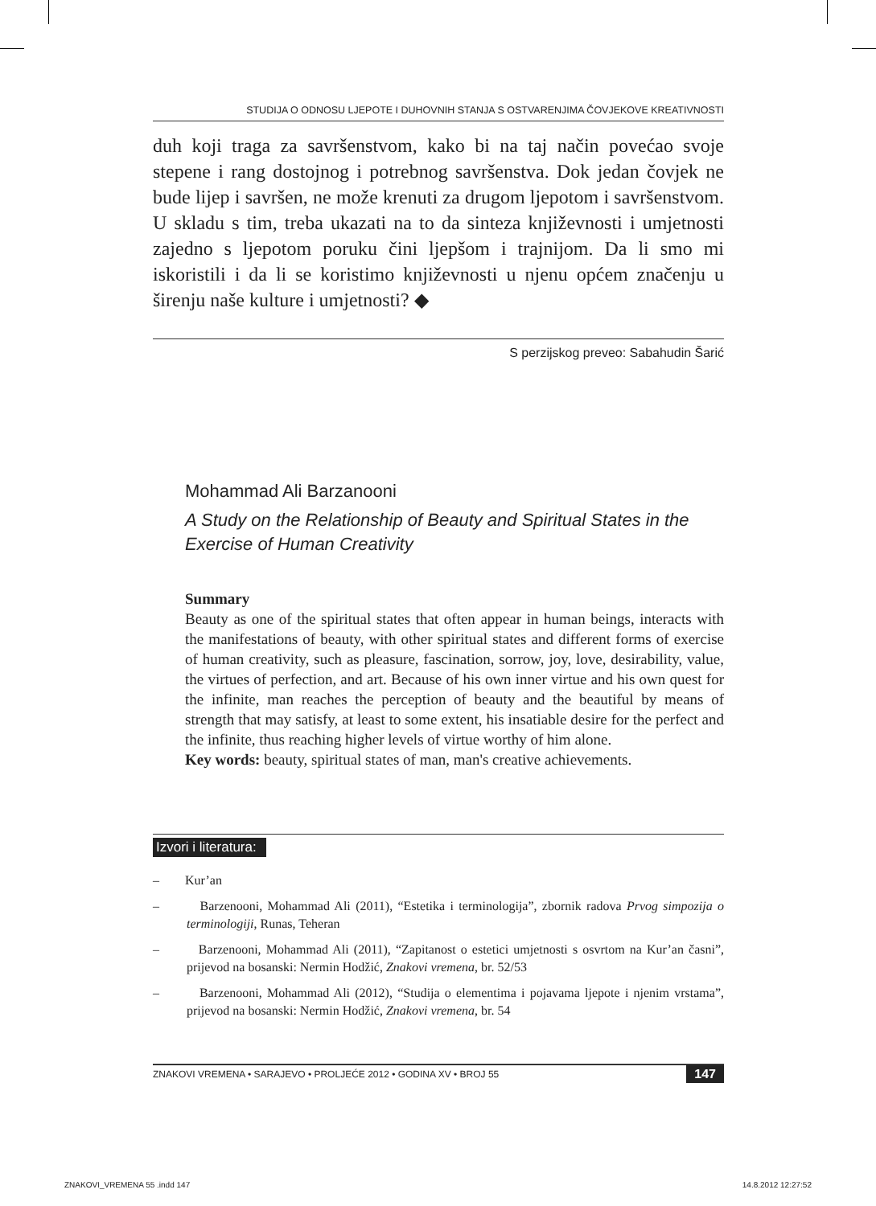STUDIJA O ODNOSU LJEPOTE I DUHOVNIH STANJA S OSTVARENJIMA ČOVJEKOVE KREATIVNOSTI
duh koji traga za savršenstvom, kako bi na taj način povećao svoje stepene i rang dostojnog i potrebnog savršenstva. Dok jedan čovjek ne bude lijep i savršen, ne može krenuti za drugom ljepotom i savršenstvom. U skladu s tim, treba ukazati na to da sinteza književnosti i umjetnosti zajedno s ljepotom poruku čini ljepšom i trajnijom. Da li smo mi iskoristili i da li se koristimo književnosti u njenu općem značenju u širenju naše kulture i umjetnosti? ◆
S perzijskog preveo: Sabahudin Šarić
Mohammad Ali Barzanooni
A Study on the Relationship of Beauty and Spiritual States in the Exercise of Human Creativity
Summary
Beauty as one of the spiritual states that often appear in human beings, interacts with the manifestations of beauty, with other spiritual states and different forms of exercise of human creativity, such as pleasure, fascination, sorrow, joy, love, desirability, value, the virtues of perfection, and art. Because of his own inner virtue and his own quest for the infinite, man reaches the perception of beauty and the beautiful by means of strength that may satisfy, at least to some extent, his insatiable desire for the perfect and the infinite, thus reaching higher levels of virtue worthy of him alone.
Key words: beauty, spiritual states of man, man's creative achievements.
Izvori i literatura:
– Kur’an
– Barzenooni, Mohammad Ali (2011), “Estetika i terminologija”, zbornik radova Prvog simpozija o terminologiji, Runas, Teheran
– Barzenooni, Mohammad Ali (2011), “Zapitanost o estetici umjetnosti s osvrtom na Kur’an časni”, prijevod na bosanski: Nermin Hodžić, Znakovi vremena, br. 52/53
– Barzenooni, Mohammad Ali (2012), “Studija o elementima i pojavama ljepote i njenim vrstama”, prijevod na bosanski: Nermin Hodžić, Znakovi vremena, br. 54
ZNAKOVI VREMENA • SARAJEVO • PROLJEĆE 2012 • GODINA XV • BROJ 55 147
ZNAKOVI_VREMENA 55 .indd 147 14.8.2012 12:27:52